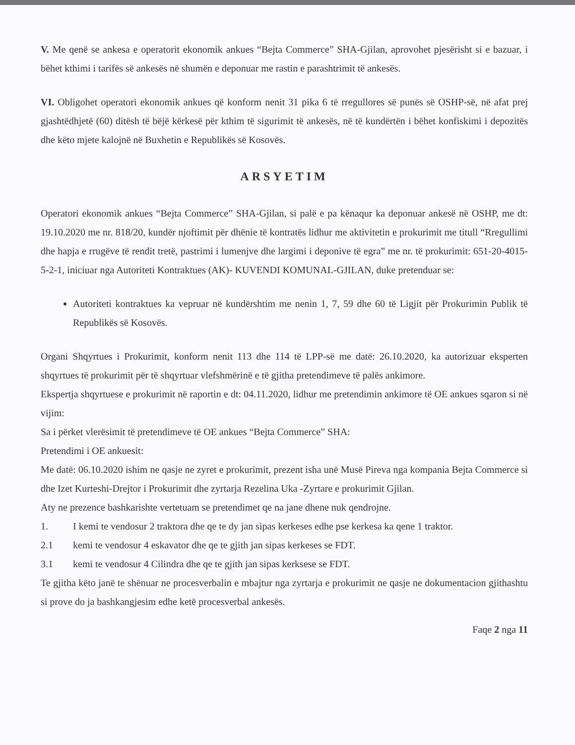V. Me qenë se ankesa e operatorit ekonomik ankues “Bejta Commerce” SHA-Gjilan, aprovohet pjesërisht si e bazuar, i bëhet kthimi i tarifës së ankesës në shumën e deponuar me rastin e parashtrimit të ankesës.
VI. Obligohet operatori ekonomik ankues që konform nenit 31 pika 6 të rregullores së punës së OSHP-së, në afat prej gjashtëdhjetë (60) ditësh të bëjë kërkesë për kthim të sigurimit të ankesës, në të kundërtën i bëhet konfiskimi i depozitës dhe këto mjete kalojnë në Buxhetin e Republikës së Kosovës.
ARSYETIM
Operatori ekonomik ankues “Bejta Commerce” SHA-Gjilan, si palë e pa kënaqur ka deponuar ankesë në OSHP, me dt: 19.10.2020 me nr. 818/20, kundër njoftimit për dhënie të kontratës lidhur me aktivitetin e prokurimit me titull “Rregullimi dhe hapja e rrugëve të rendit tretë, pastrimi i lumenjve dhe largimi i deponive të egra” me nr. të prokurimit: 651-20-4015-5-2-1, iniciuar nga Autoriteti Kontraktues (AK)- KUVENDI KOMUNAL-GJILAN, duke pretenduar se:
Autoriteti kontraktues ka vepruar në kundërshtim me nenin 1, 7, 59 dhe 60 të Ligjit për Prokurimin Publik të Republikës së Kosovës.
Organi Shqyrtues i Prokurimit, konform nenit 113 dhe 114 të LPP-së me datë: 26.10.2020, ka autorizuar eksperten shqyrtues të prokurimit për të shqyrtuar vlefshmërinë e të gjitha pretendimeve të palës ankimore.
Ekspertja shqyrtuese e prokurimit në raportin e dt: 04.11.2020, lidhur me pretendimin ankimore të OE ankues sqaron si në vijim:
Sa i përket vlerësimit të pretendimeve të OE ankues “Bejta Commerce” SHA:
Pretendimi i OE ankuesit:
Me datë: 06.10.2020 ishim ne qasje ne zyret e prokurimit, prezent isha unë Musë Pireva nga kompania Bejta Commerce si dhe Izet Kurteshi-Drejtor i Prokurimit dhe zyrtarja Rezelina Uka -Zyrtare e prokurimit Gjilan.
Aty ne prezence bashkarishte vertetuam se pretendimet qe na jane dhene nuk qendrojne.
1. I kemi te vendosur 2 traktora dhe qe te dy jan sipas kerkeses edhe pse kerkesa ka qene 1 traktor.
2.1 kemi te vendosur 4 eskavator dhe qe te gjith jan sipas kerkeses se FDT.
3.1 kemi te vendosur 4 Cilindra dhe qe te gjith jan sipas kerksese se FDT.
Te gjitha këto janë te shënuar ne procesverbalin e mbajtur nga zyrtarja e prokurimit ne qasje ne dokumentacion gjithashtu si prove do ja bashkangjesim edhe ketë procesverbal ankesës.
Faqe 2 nga 11